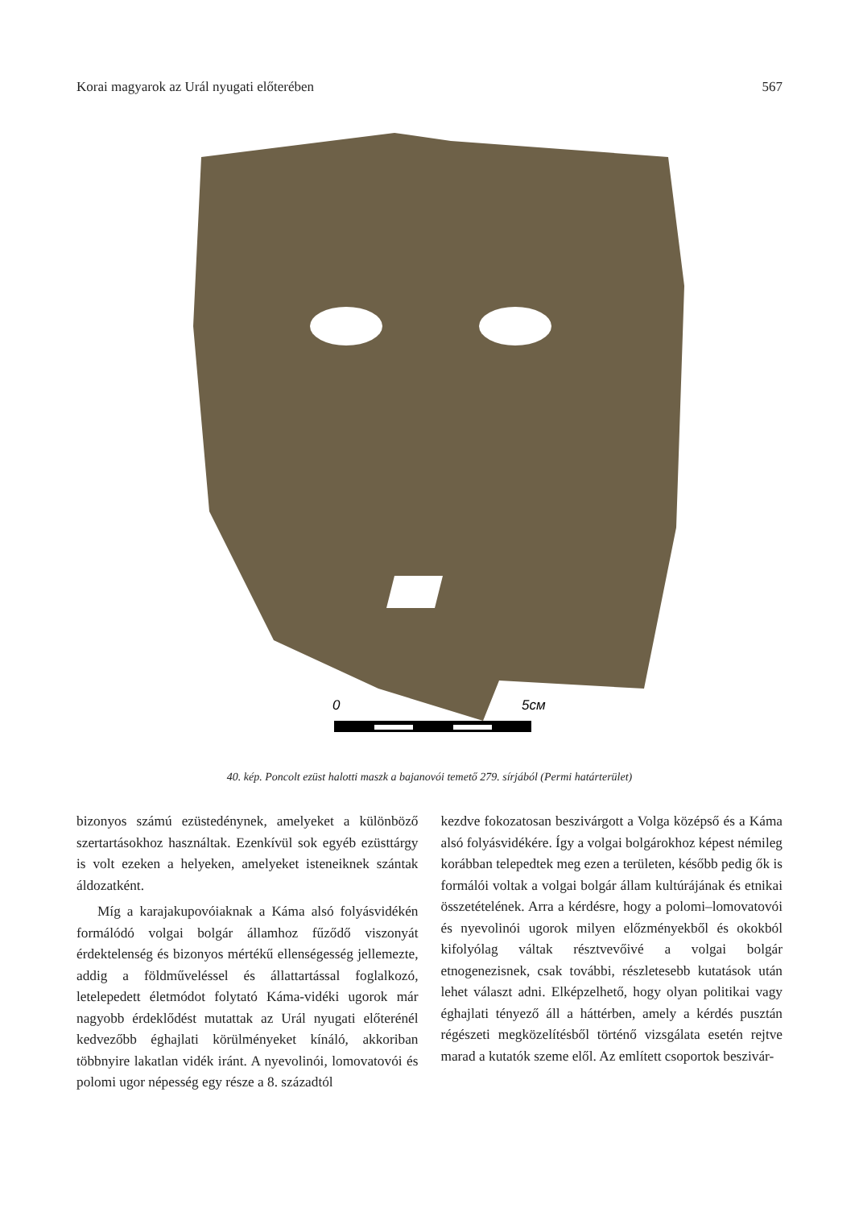Korai magyarok az Urál nyugati előterében 567
0
5см
40. kép. Poncolt ezüst halotti maszk a bajanovói temető 279. sírjából (Permi határterület)
bizonyos számú ezüstedénynek, amelyeket a különböző szertartásokhoz használtak. Ezenkívül sok egyéb ezüsttárgy is volt ezeken a helyeken, amelyeket isteneiknek szántak áldozatként.
Míg a karajakupovóiaknak a Káma alsó folyásvidékén formálódó volgai bolgár államhoz fűződő viszonyát érdektelenség és bizonyos mértékű ellenségesség jellemezte, addig a földműveléssel és állattartással foglalkozó, letelepedett életmódot folytató Káma-vidéki ugorok már nagyobb érdeklődést mutattak az Urál nyugati előterénél kedvezőbb éghajlati körülményeket kínáló, akkoriban többnyire lakatlan vidék iránt. A nyevolinói, lomovatovói és polomi ugor népesség egy része a 8. századtól
kezdve fokozatosan beszivárgott a Volga középső és a Káma alsó folyásvidékére. Így a volgai bolgárokhoz képest némileg korábban telepedtek meg ezen a területen, később pedig ők is formálói voltak a volgai bolgár állam kultúrájának és etnikai összetételének. Arra a kérdésre, hogy a polomi–lomovatovói és nyevolinói ugorok milyen előzményekből és okokból kifolyólag váltak résztvevőivé a volgai bolgár etnogenezisnek, csak további, részletesebb kutatások után lehet választ adni. Elképzelhető, hogy olyan politikai vagy éghajlati tényező áll a háttérben, amely a kérdés pusztán régészeti megközelítésből történő vizsgálata esetén rejtve marad a kutatók szeme elől. Az említett csoportok beszivár-